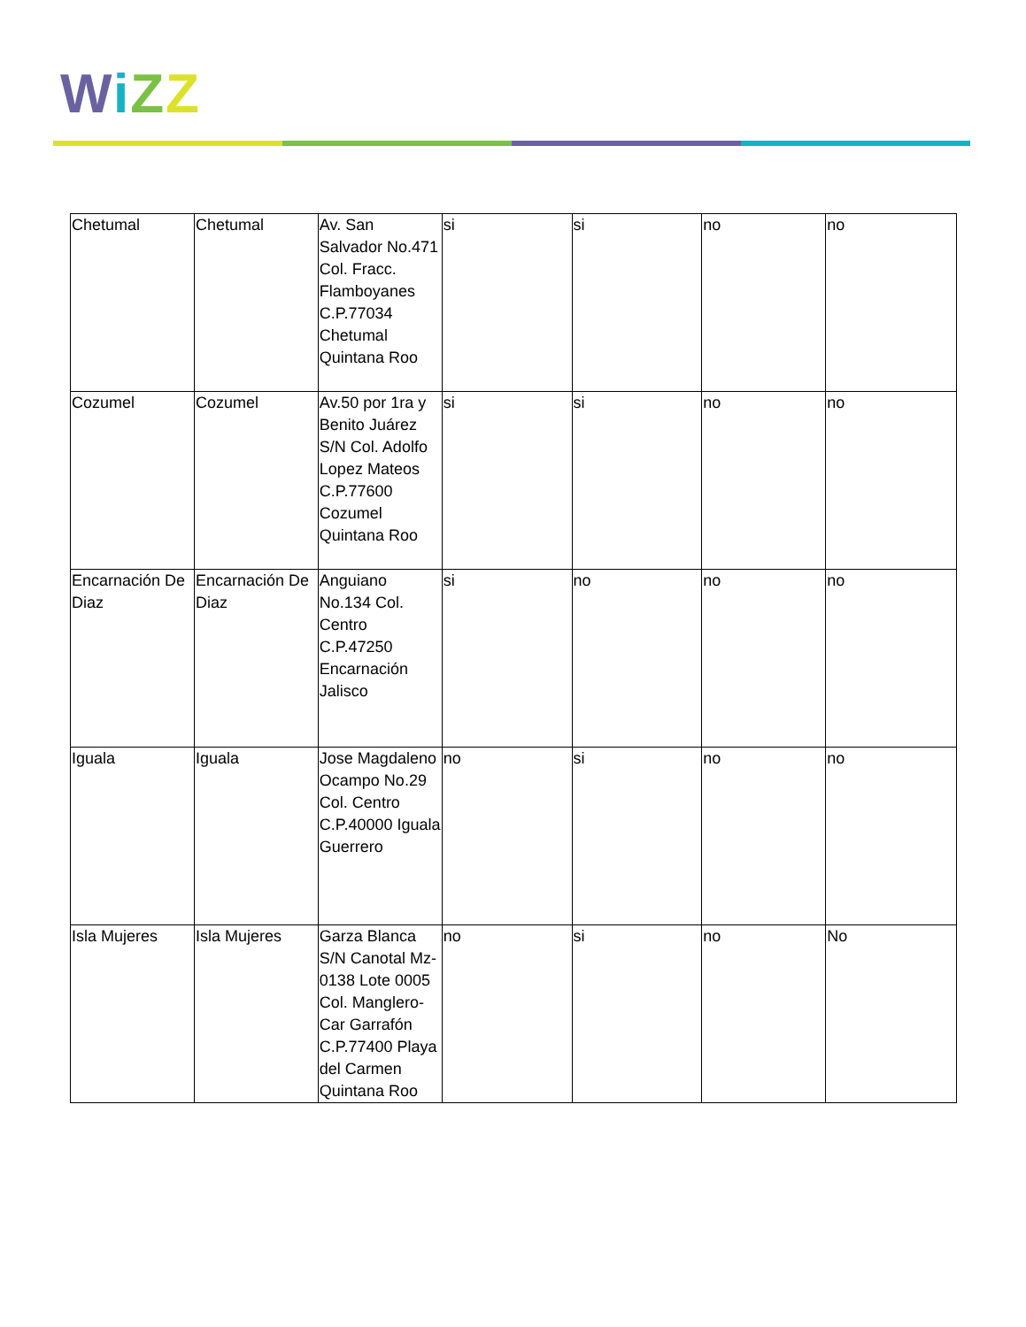WiZZ
| Chetumal | Chetumal | Av. San Salvador No.471 Col. Fracc. Flamboyanes C.P.77034 Chetumal Quintana Roo | si | si | no | no |
| Cozumel | Cozumel | Av.50 por 1ra y Benito Juárez S/N Col. Adolfo Lopez Mateos C.P.77600 Cozumel Quintana Roo | si | si | no | no |
| Encarnación De Diaz | Encarnación De Diaz | Anguiano No.134 Col. Centro C.P.47250 Encarnación Jalisco | si | no | no | no |
| Iguala | Iguala | Jose Magdaleno Ocampo No.29 Col. Centro C.P.40000 Iguala Guerrero | no | si | no | no |
| Isla Mujeres | Isla Mujeres | Garza Blanca S/N Canotal Mz-0138 Lote 0005 Col. Manglero-Car Garrafón C.P.77400 Playa del Carmen Quintana Roo | no | si | no | No |